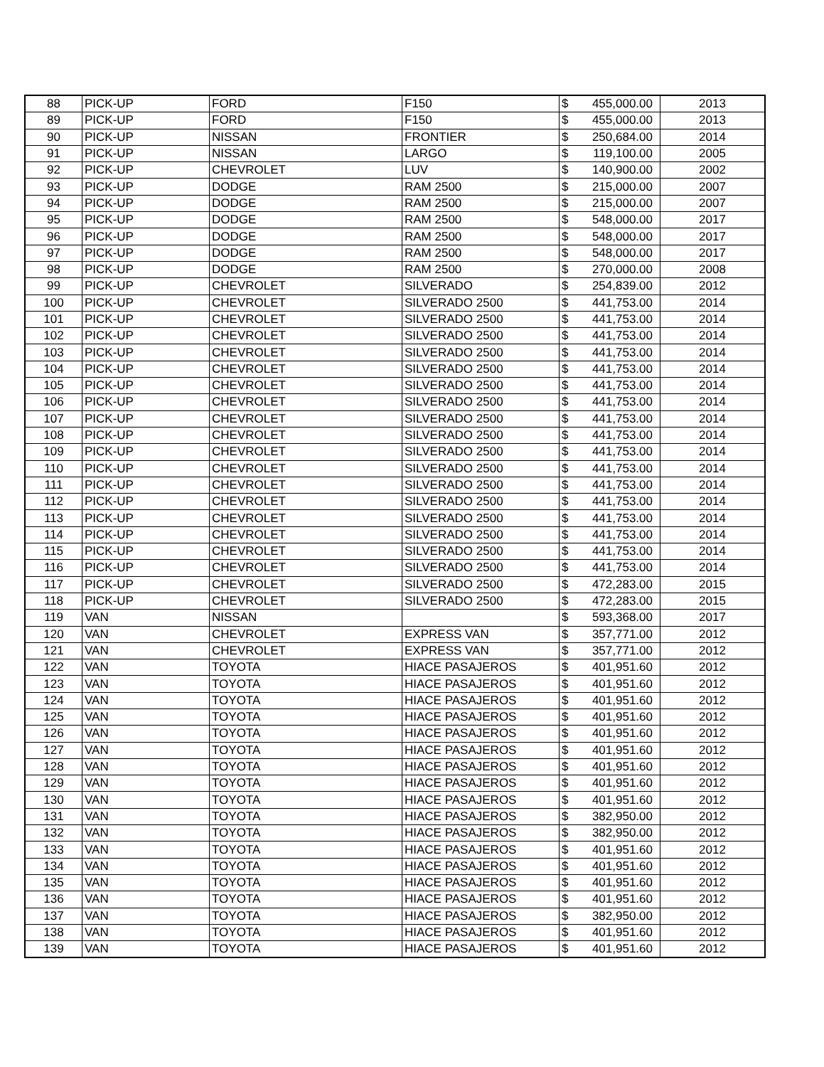| 88 | PICK-UP | FORD | F150 | $ | 455,000.00 | 2013 |
| 89 | PICK-UP | FORD | F150 | $ | 455,000.00 | 2013 |
| 90 | PICK-UP | NISSAN | FRONTIER | $ | 250,684.00 | 2014 |
| 91 | PICK-UP | NISSAN | LARGO | $ | 119,100.00 | 2005 |
| 92 | PICK-UP | CHEVROLET | LUV | $ | 140,900.00 | 2002 |
| 93 | PICK-UP | DODGE | RAM 2500 | $ | 215,000.00 | 2007 |
| 94 | PICK-UP | DODGE | RAM 2500 | $ | 215,000.00 | 2007 |
| 95 | PICK-UP | DODGE | RAM 2500 | $ | 548,000.00 | 2017 |
| 96 | PICK-UP | DODGE | RAM 2500 | $ | 548,000.00 | 2017 |
| 97 | PICK-UP | DODGE | RAM 2500 | $ | 548,000.00 | 2017 |
| 98 | PICK-UP | DODGE | RAM 2500 | $ | 270,000.00 | 2008 |
| 99 | PICK-UP | CHEVROLET | SILVERADO | $ | 254,839.00 | 2012 |
| 100 | PICK-UP | CHEVROLET | SILVERADO 2500 | $ | 441,753.00 | 2014 |
| 101 | PICK-UP | CHEVROLET | SILVERADO 2500 | $ | 441,753.00 | 2014 |
| 102 | PICK-UP | CHEVROLET | SILVERADO 2500 | $ | 441,753.00 | 2014 |
| 103 | PICK-UP | CHEVROLET | SILVERADO 2500 | $ | 441,753.00 | 2014 |
| 104 | PICK-UP | CHEVROLET | SILVERADO 2500 | $ | 441,753.00 | 2014 |
| 105 | PICK-UP | CHEVROLET | SILVERADO 2500 | $ | 441,753.00 | 2014 |
| 106 | PICK-UP | CHEVROLET | SILVERADO 2500 | $ | 441,753.00 | 2014 |
| 107 | PICK-UP | CHEVROLET | SILVERADO 2500 | $ | 441,753.00 | 2014 |
| 108 | PICK-UP | CHEVROLET | SILVERADO 2500 | $ | 441,753.00 | 2014 |
| 109 | PICK-UP | CHEVROLET | SILVERADO 2500 | $ | 441,753.00 | 2014 |
| 110 | PICK-UP | CHEVROLET | SILVERADO 2500 | $ | 441,753.00 | 2014 |
| 111 | PICK-UP | CHEVROLET | SILVERADO 2500 | $ | 441,753.00 | 2014 |
| 112 | PICK-UP | CHEVROLET | SILVERADO 2500 | $ | 441,753.00 | 2014 |
| 113 | PICK-UP | CHEVROLET | SILVERADO 2500 | $ | 441,753.00 | 2014 |
| 114 | PICK-UP | CHEVROLET | SILVERADO 2500 | $ | 441,753.00 | 2014 |
| 115 | PICK-UP | CHEVROLET | SILVERADO 2500 | $ | 441,753.00 | 2014 |
| 116 | PICK-UP | CHEVROLET | SILVERADO 2500 | $ | 441,753.00 | 2014 |
| 117 | PICK-UP | CHEVROLET | SILVERADO 2500 | $ | 472,283.00 | 2015 |
| 118 | PICK-UP | CHEVROLET | SILVERADO 2500 | $ | 472,283.00 | 2015 |
| 119 | VAN | NISSAN | | $ | 593,368.00 | 2017 |
| 120 | VAN | CHEVROLET | EXPRESS VAN | $ | 357,771.00 | 2012 |
| 121 | VAN | CHEVROLET | EXPRESS VAN | $ | 357,771.00 | 2012 |
| 122 | VAN | TOYOTA | HIACE PASAJEROS | $ | 401,951.60 | 2012 |
| 123 | VAN | TOYOTA | HIACE PASAJEROS | $ | 401,951.60 | 2012 |
| 124 | VAN | TOYOTA | HIACE PASAJEROS | $ | 401,951.60 | 2012 |
| 125 | VAN | TOYOTA | HIACE PASAJEROS | $ | 401,951.60 | 2012 |
| 126 | VAN | TOYOTA | HIACE PASAJEROS | $ | 401,951.60 | 2012 |
| 127 | VAN | TOYOTA | HIACE PASAJEROS | $ | 401,951.60 | 2012 |
| 128 | VAN | TOYOTA | HIACE PASAJEROS | $ | 401,951.60 | 2012 |
| 129 | VAN | TOYOTA | HIACE PASAJEROS | $ | 401,951.60 | 2012 |
| 130 | VAN | TOYOTA | HIACE PASAJEROS | $ | 401,951.60 | 2012 |
| 131 | VAN | TOYOTA | HIACE PASAJEROS | $ | 382,950.00 | 2012 |
| 132 | VAN | TOYOTA | HIACE PASAJEROS | $ | 382,950.00 | 2012 |
| 133 | VAN | TOYOTA | HIACE PASAJEROS | $ | 401,951.60 | 2012 |
| 134 | VAN | TOYOTA | HIACE PASAJEROS | $ | 401,951.60 | 2012 |
| 135 | VAN | TOYOTA | HIACE PASAJEROS | $ | 401,951.60 | 2012 |
| 136 | VAN | TOYOTA | HIACE PASAJEROS | $ | 401,951.60 | 2012 |
| 137 | VAN | TOYOTA | HIACE PASAJEROS | $ | 382,950.00 | 2012 |
| 138 | VAN | TOYOTA | HIACE PASAJEROS | $ | 401,951.60 | 2012 |
| 139 | VAN | TOYOTA | HIACE PASAJEROS | $ | 401,951.60 | 2012 |